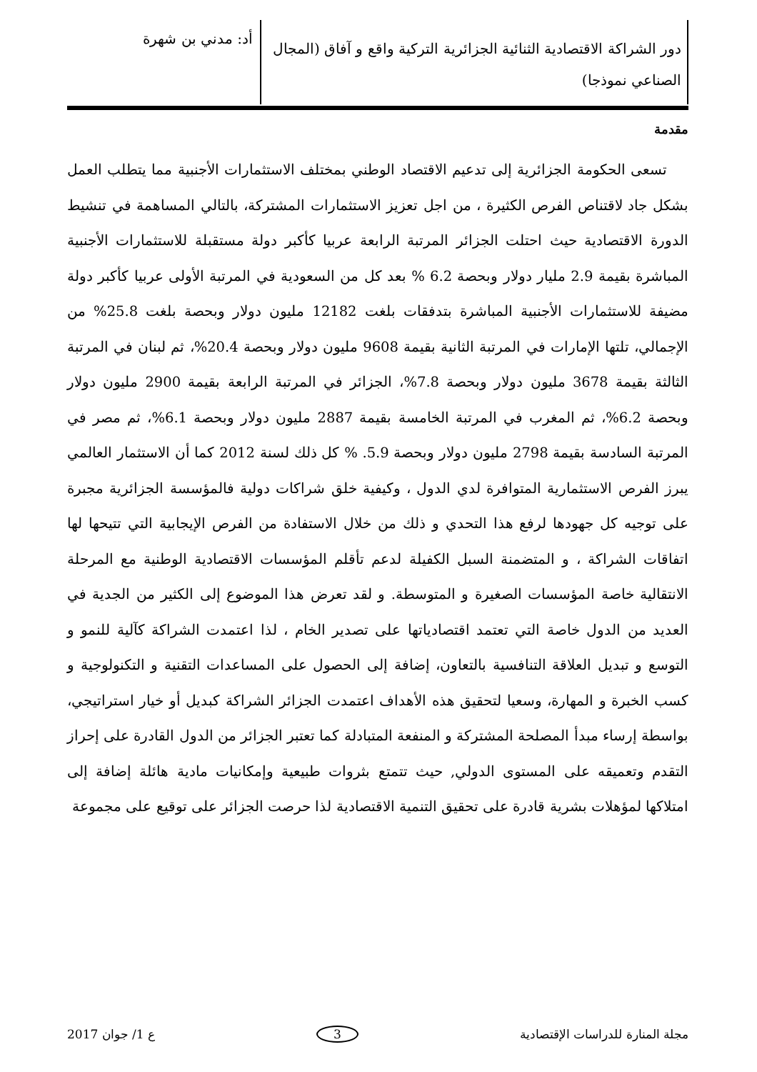دور الشراكة الاقتصادية الثنائية الجزائرية التركية واقع و آفاق (المجال الصناعي نموذجا)
أد: مدني بن شهرة
مقدمة
تسعى الحكومة الجزائرية إلى تدعيم الاقتصاد الوطني بمختلف الاستثمارات الأجنبية مما يتطلب العمل بشكل جاد لاقتناص الفرص الكثيرة ، من اجل تعزيز الاستثمارات المشتركة، بالتالي المساهمة في تنشيط الدورة الاقتصادية حيث احتلت الجزائر المرتبة الرابعة عربيا كأكبر دولة مستقبلة للاستثمارات الأجنبية المباشرة بقيمة 2.9 مليار دولار وبحصة 6.2 % بعد كل من السعودية في المرتبة الأولى عربيا كأكبر دولة مضيفة للاستثمارات الأجنبية المباشرة بتدفقات بلغت 12182 مليون دولار وبحصة بلغت 25.8% من الإجمالي، تلتها الإمارات في المرتبة الثانية بقيمة 9608 مليون دولار وبحصة 20.4%، ثم لبنان في المرتبة الثالثة بقيمة 3678 مليون دولار وبحصة 7.8%، الجزائر في المرتبة الرابعة بقيمة 2900 مليون دولار وبحصة 6.2%، ثم المغرب في المرتبة الخامسة بقيمة 2887 مليون دولار وبحصة 6.1%، ثم مصر في المرتبة السادسة بقيمة 2798 مليون دولار وبحصة 5.9. % كل ذلك لسنة 2012 كما أن الاستثمار العالمي يبرز الفرص الاستثمارية المتوافرة لدي الدول ، وكيفية خلق شراكات دولية فالمؤسسة الجزائرية مجبرة على توجيه كل جهودها لرفع هذا التحدي و ذلك من خلال الاستفادة من الفرص الإيجابية التي تتيحها لها اتفاقات الشراكة ، و المتضمنة السبل الكفيلة لدعم تأقلم المؤسسات الاقتصادية الوطنية مع المرحلة الانتقالية خاصة المؤسسات الصغيرة و المتوسطة. و لقد تعرض هذا الموضوع إلى الكثير من الجدية في العديد من الدول خاصة التي تعتمد اقتصادياتها على تصدير الخام ، لذا اعتمدت الشراكة كآلية للنمو و التوسع و تبديل العلاقة التنافسية بالتعاون، إضافة إلى الحصول على المساعدات التقنية و التكنولوجية و كسب الخبرة و المهارة، وسعيا لتحقيق هذه الأهداف اعتمدت الجزائر الشراكة كبديل أو خيار استراتيجي، بواسطة إرساء مبدأ المصلحة المشتركة و المنفعة المتبادلة كما تعتبر الجزائر من الدول القادرة على إحراز التقدم وتعميقه على المستوى الدولي, حيث تتمتع بثروات طبيعية وإمكانيات مادية هائلة إضافة إلى امتلاكها لمؤهلات بشرية قادرة على تحقيق التنمية الاقتصادية لذا حرصت الجزائر على توقيع على مجموعة
مجلة المنارة للدراسات الإقتصادية 3 ع 1/ جوان 2017